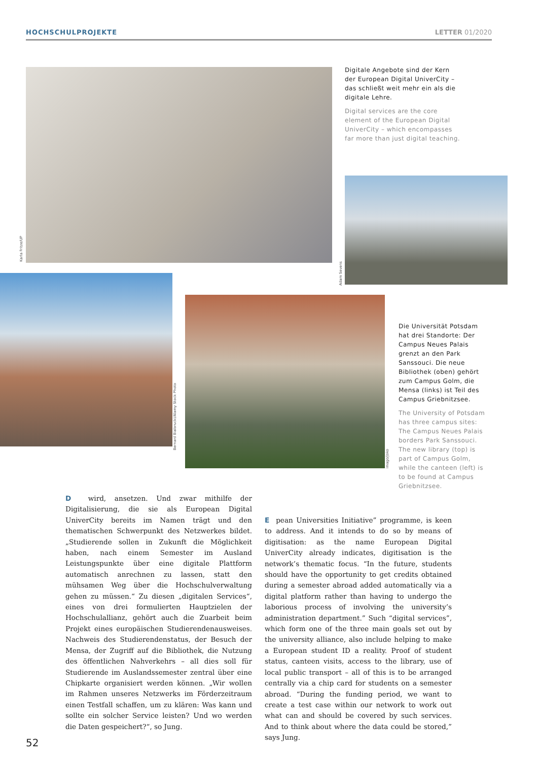HOCHSCHULPROJEKTE LETTER 01/2020
Karla Fritze/UP
Digitale Angebote sind der Kern der European Digital UniverCity – das schließt weit mehr ein als die digitale Lehre.
Digital services are the core element of the European Digital UniverCity – which encompasses far more than just digital teaching.
Adam Sevens
Bernard Bialorucki/Alamy Stock Photo
imago/Joko
Die Universität Potsdam hat drei Standorte: Der Campus Neues Palais grenzt an den Park Sanssouci. Die neue Bibliothek (oben) gehört zum Campus Golm, die Mensa (links) ist Teil des Campus Griebnitzsee.
The University of Potsdam has three campus sites: The Campus Neues Palais borders Park Sanssouci. The new library (top) is part of Campus Golm, while the canteen (left) is to be found at Campus Griebnitzsee.
D wird, ansetzen. Und zwar mithilfe der Digitalisierung, die sie als European Digital UniverCity bereits im Namen trägt und den thematischen Schwerpunkt des Netzwerkes bildet. „Studierende sollen in Zukunft die Möglichkeit haben, nach einem Semester im Ausland Leistungspunkte über eine digitale Plattform automatisch anrechnen zu lassen, statt den mühsamen Weg über die Hochschulverwaltung gehen zu müssen.“ Zu diesen „digitalen Services“, eines von drei formulierten Hauptzielen der Hochschulallianz, gehört auch die Zuarbeit beim Projekt eines europäischen Studierendenausweises. Nachweis des Studierendenstatus, der Besuch der Mensa, der Zugriff auf die Bibliothek, die Nutzung des öffentlichen Nahverkehrs – all dies soll für Studierende im Auslandssemester zentral über eine Chipkarte organisiert werden können. „Wir wollen im Rahmen unseres Netzwerks im Förderzeitraum einen Testfall schaffen, um zu klären: Was kann und sollte ein solcher Service leisten? Und wo werden die Daten gespeichert?“, so Jung.
E pean Universities Initiative” programme, is keen to address. And it intends to do so by means of digitisation: as the name European Digital UniverCity already indicates, digitisation is the network’s thematic focus. “In the future, students should have the opportunity to get credits obtained during a semester abroad added automatically via a digital platform rather than having to undergo the laborious process of involving the university’s administration department.” Such “digital services”, which form one of the three main goals set out by the university alliance, also include helping to make a European student ID a reality. Proof of student status, canteen visits, access to the library, use of local public transport – all of this is to be arranged centrally via a chip card for students on a semester abroad. “During the funding period, we want to create a test case within our network to work out what can and should be covered by such services. And to think about where the data could be stored,” says Jung.
52